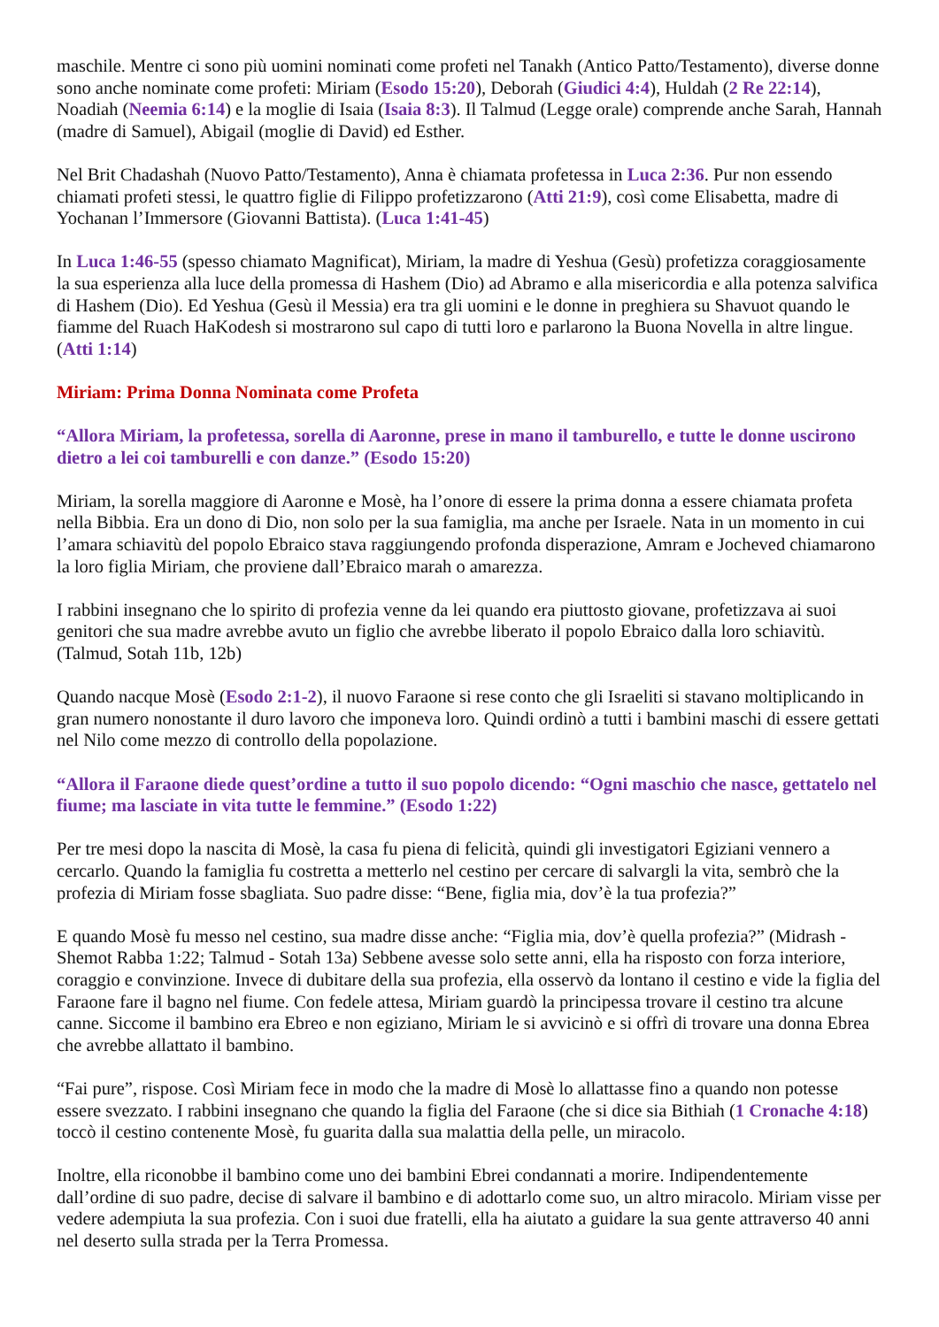maschile. Mentre ci sono più uomini nominati come profeti nel Tanakh (Antico Patto/Testamento), diverse donne sono anche nominate come profeti: Miriam (Esodo 15:20), Deborah (Giudici 4:4), Huldah (2 Re 22:14), Noadiah (Neemia 6:14) e la moglie di Isaia (Isaia 8:3). Il Talmud (Legge orale) comprende anche Sarah, Hannah (madre di Samuel), Abigail (moglie di David) ed Esther.
Nel Brit Chadashah (Nuovo Patto/Testamento), Anna è chiamata profetessa in Luca 2:36. Pur non essendo chiamati profeti stessi, le quattro figlie di Filippo profetizzarono (Atti 21:9), così come Elisabetta, madre di Yochanan l’Immersore (Giovanni Battista). (Luca 1:41-45)
In Luca 1:46-55 (spesso chiamato Magnificat), Miriam, la madre di Yeshua (Gesù) profetizza coraggiosamente la sua esperienza alla luce della promessa di Hashem (Dio) ad Abramo e alla misericordia e alla potenza salvifica di Hashem (Dio). Ed Yeshua (Gesù il Messia) era tra gli uomini e le donne in preghiera su Shavuot quando le fiamme del Ruach HaKodesh si mostrarono sul capo di tutti loro e parlarono la Buona Novella in altre lingue. (Atti 1:14)
Miriam: Prima Donna Nominata come Profeta
“Allora Miriam, la profetessa, sorella di Aaronne, prese in mano il tamburello, e tutte le donne uscirono dietro a lei coi tamburelli e con danze.” (Esodo 15:20)
Miriam, la sorella maggiore di Aaronne e Mosè, ha l’onore di essere la prima donna a essere chiamata profeta nella Bibbia. Era un dono di Dio, non solo per la sua famiglia, ma anche per Israele. Nata in un momento in cui l’amara schiavitù del popolo Ebraico stava raggiungendo profonda disperazione, Amram e Jocheved chiamarono la loro figlia Miriam, che proviene dall’Ebraico marah o amarezza.
I rabbini insegnano che lo spirito di profezia venne da lei quando era piuttosto giovane, profetizzava ai suoi genitori che sua madre avrebbe avuto un figlio che avrebbe liberato il popolo Ebraico dalla loro schiavitù. (Talmud, Sotah 11b, 12b)
Quando nacque Mosè (Esodo 2:1-2), il nuovo Faraone si rese conto che gli Israeliti si stavano moltiplicando in gran numero nonostante il duro lavoro che imponeva loro. Quindi ordinò a tutti i bambini maschi di essere gettati nel Nilo come mezzo di controllo della popolazione.
“Allora il Faraone diede quest’ordine a tutto il suo popolo dicendo: “Ogni maschio che nasce, gettatelo nel fiume; ma lasciate in vita tutte le femmine.” (Esodo 1:22)
Per tre mesi dopo la nascita di Mosè, la casa fu piena di felicità, quindi gli investigatori Egiziani vennero a cercarlo. Quando la famiglia fu costretta a metterlo nel cestino per cercare di salvargli la vita, sembrò che la profezia di Miriam fosse sbagliata. Suo padre disse: “Bene, figlia mia, dov’è la tua profezia?”
E quando Mosè fu messo nel cestino, sua madre disse anche: “Figlia mia, dov’è quella profezia?” (Midrash - Shemot Rabba 1:22; Talmud - Sotah 13a) Sebbene avesse solo sette anni, ella ha risposto con forza interiore, coraggio e convinzione. Invece di dubitare della sua profezia, ella osservò da lontano il cestino e vide la figlia del Faraone fare il bagno nel fiume. Con fedele attesa, Miriam guardò la principessa trovare il cestino tra alcune canne. Siccome il bambino era Ebreo e non egiziano, Miriam le si avvicinò e si offrì di trovare una donna Ebrea che avrebbe allattato il bambino.
“Fai pure”, rispose. Così Miriam fece in modo che la madre di Mosè lo allattasse fino a quando non potesse essere svezzato. I rabbini insegnano che quando la figlia del Faraone (che si dice sia Bithiah (1 Cronache 4:18) toccò il cestino contenente Mosè, fu guarita dalla sua malattia della pelle, un miracolo.
Inoltre, ella riconobbe il bambino come uno dei bambini Ebrei condannati a morire. Indipendentemente dall’ordine di suo padre, decise di salvare il bambino e di adottarlo come suo, un altro miracolo. Miriam visse per vedere adempiuta la sua profezia. Con i suoi due fratelli, ella ha aiutato a guidare la sua gente attraverso 40 anni nel deserto sulla strada per la Terra Promessa.